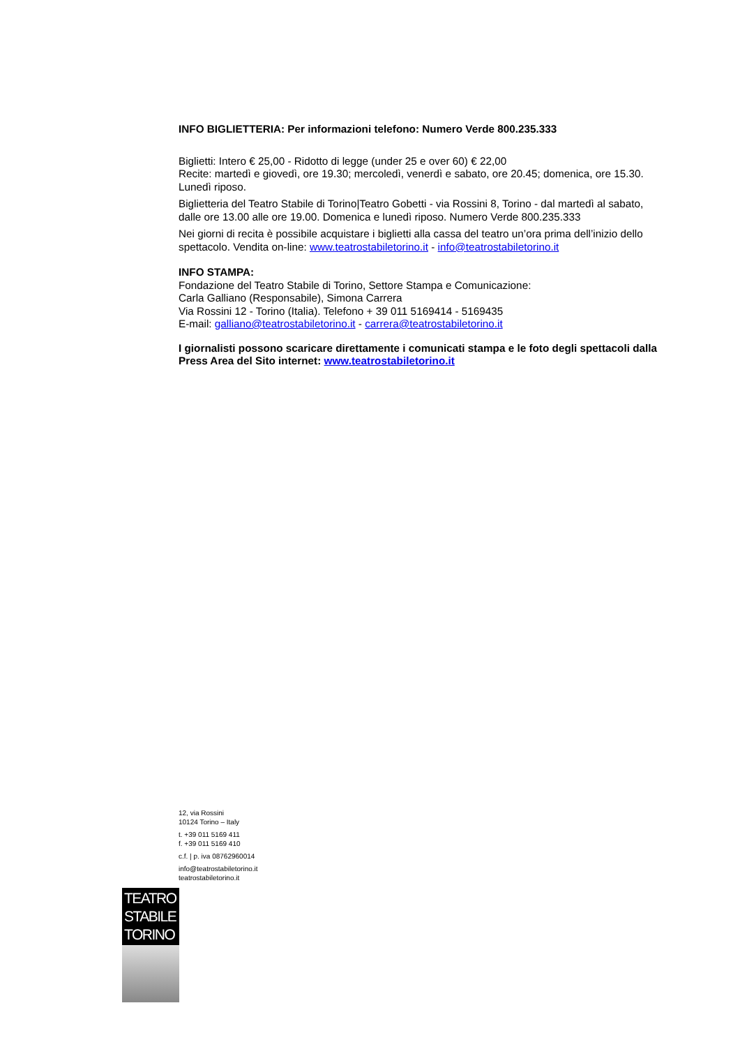INFO BIGLIETTERIA: Per informazioni telefono: Numero Verde 800.235.333
Biglietti: Intero € 25,00 - Ridotto di legge (under 25 e over 60) € 22,00
Recite: martedì e giovedì, ore 19.30; mercoledì, venerdì e sabato, ore 20.45; domenica, ore 15.30. Lunedì riposo.
Biglietteria del Teatro Stabile di Torino|Teatro Gobetti - via Rossini 8, Torino - dal martedì al sabato, dalle ore 13.00 alle ore 19.00. Domenica e lunedì riposo. Numero Verde 800.235.333
Nei giorni di recita è possibile acquistare i biglietti alla cassa del teatro un’ora prima dell’inizio dello spettacolo. Vendita on-line: www.teatrostabiletorino.it - info@teatrostabiletorino.it
INFO STAMPA:
Fondazione del Teatro Stabile di Torino, Settore Stampa e Comunicazione:
Carla Galliano (Responsabile), Simona Carrera
Via Rossini 12 - Torino (Italia). Telefono + 39 011 5169414 - 5169435
E-mail: galliano@teatrostabiletorino.it - carrera@teatrostabiletorino.it
I giornalisti possono scaricare direttamente i comunicati stampa e le foto degli spettacoli dalla Press Area del Sito internet: www.teatrostabiletorino.it
12, via Rossini
10124 Torino – Italy
t. +39 011 5169 411
f. +39 011 5169 410
c.f. | p. iva 08762960014
info@teatrostabiletorino.it
teatrostabiletorino.it
TEATRO
STABILE
TORINO